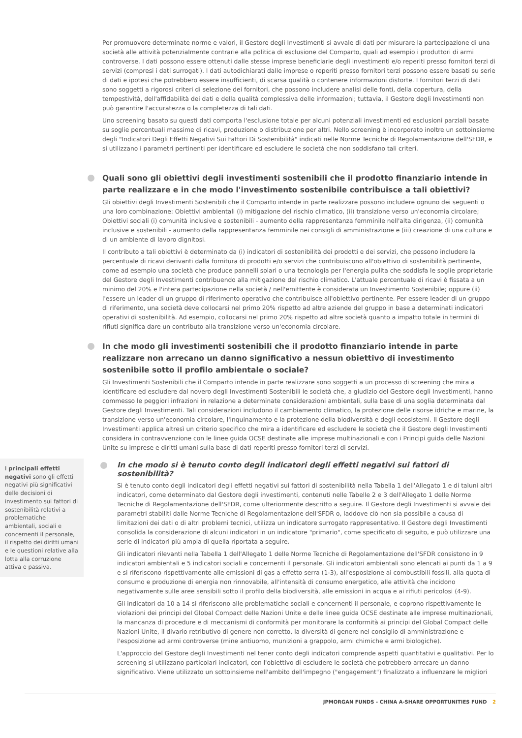Per promuovere determinate norme e valori, il Gestore degli Investimenti si avvale di dati per misurare la partecipazione di una società alle attività potenzialmente contrarie alla politica di esclusione del Comparto, quali ad esempio i produttori di armi controverse. I dati possono essere ottenuti dalle stesse imprese beneficiarie degli investimenti e/o reperiti presso fornitori terzi di servizi (compresi i dati surrogati). I dati autodichiarati dalle imprese o reperiti presso fornitori terzi possono essere basati su serie di dati e ipotesi che potrebbero essere insufficienti, di scarsa qualità o contenere informazioni distorte. I fornitori terzi di dati sono soggetti a rigorosi criteri di selezione dei fornitori, che possono includere analisi delle fonti, della copertura, della tempestività, dell'affidabilità dei dati e della qualità complessiva delle informazioni; tuttavia, il Gestore degli Investimenti non può garantire l'accuratezza o la completezza di tali dati.
Uno screening basato su questi dati comporta l'esclusione totale per alcuni potenziali investimenti ed esclusioni parziali basate su soglie percentuali massime di ricavi, produzione o distribuzione per altri. Nello screening è incorporato inoltre un sottoinsieme degli "Indicatori Degli Effetti Negativi Sui Fattori Di Sostenibilità" indicati nelle Norme Tecniche di Regolamentazione dell'SFDR, e si utilizzano i parametri pertinenti per identificare ed escludere le società che non soddisfano tali criteri.
Quali sono gli obiettivi degli investimenti sostenibili che il prodotto finanziario intende in parte realizzare e in che modo l'investimento sostenibile contribuisce a tali obiettivi?
Gli obiettivi degli Investimenti Sostenibili che il Comparto intende in parte realizzare possono includere ognuno dei seguenti o una loro combinazione: Obiettivi ambientali (i) mitigazione del rischio climatico, (ii) transizione verso un'economia circolare; Obiettivi sociali (i) comunità inclusive e sostenibili - aumento della rappresentanza femminile nell'alta dirigenza, (ii) comunità inclusive e sostenibili - aumento della rappresentanza femminile nei consigli di amministrazione e (iii) creazione di una cultura e di un ambiente di lavoro dignitosi.
Il contributo a tali obiettivi è determinato da (i) indicatori di sostenibilità dei prodotti e dei servizi, che possono includere la percentuale di ricavi derivanti dalla fornitura di prodotti e/o servizi che contribuiscono all'obiettivo di sostenibilità pertinente, come ad esempio una società che produce pannelli solari o una tecnologia per l'energia pulita che soddisfa le soglie proprietarie del Gestore degli Investimenti contribuendo alla mitigazione del rischio climatico. L'attuale percentuale di ricavi è fissata a un minimo del 20% e l'intera partecipazione nella società / nell'emittente è considerata un Investimento Sostenibile; oppure (ii) l'essere un leader di un gruppo di riferimento operativo che contribuisce all'obiettivo pertinente. Per essere leader di un gruppo di riferimento, una società deve collocarsi nel primo 20% rispetto ad altre aziende del gruppo in base a determinati indicatori operativi di sostenibilità. Ad esempio, collocarsi nel primo 20% rispetto ad altre società quanto a impatto totale in termini di rifiuti significa dare un contributo alla transizione verso un'economia circolare.
In che modo gli investimenti sostenibili che il prodotto finanziario intende in parte realizzare non arrecano un danno significativo a nessun obiettivo di investimento sostenibile sotto il profilo ambientale o sociale?
Gli Investimenti Sostenibili che il Comparto intende in parte realizzare sono soggetti a un processo di screening che mira a identificare ed escludere dal novero degli Investimenti Sostenibili le società che, a giudizio del Gestore degli Investimenti, hanno commesso le peggiori infrazioni in relazione a determinate considerazioni ambientali, sulla base di una soglia determinata dal Gestore degli Investimenti. Tali considerazioni includono il cambiamento climatico, la protezione delle risorse idriche e marine, la transizione verso un'economia circolare, l'inquinamento e la protezione della biodiversità e degli ecosistemi. Il Gestore degli Investimenti applica altresì un criterio specifico che mira a identificare ed escludere le società che il Gestore degli Investimenti considera in contravvenzione con le linee guida OCSE destinate alle imprese multinazionali e con i Principi guida delle Nazioni Unite su imprese e diritti umani sulla base di dati reperiti presso fornitori terzi di servizi.
I principali effetti negativi sono gli effetti negativi più significativi delle decisioni di investimento sui fattori di sostenibilità relativi a problematiche ambientali, sociali e concernenti il personale, il rispetto dei diritti umani e le questioni relative alla lotta alla corruzione attiva e passiva.
In che modo si è tenuto conto degli indicatori degli effetti negativi sui fattori di sostenibilità?
Si è tenuto conto degli indicatori degli effetti negativi sui fattori di sostenibilità nella Tabella 1 dell'Allegato 1 e di taluni altri indicatori, come determinato dal Gestore degli investimenti, contenuti nelle Tabelle 2 e 3 dell'Allegato 1 delle Norme Tecniche di Regolamentazione dell'SFDR, come ulteriormente descritto a seguire. Il Gestore degli Investimenti si avvale dei parametri stabiliti dalle Norme Tecniche di Regolamentazione dell'SFDR o, laddove ciò non sia possibile a causa di limitazioni dei dati o di altri problemi tecnici, utilizza un indicatore surrogato rappresentativo. Il Gestore degli Investimenti consolida la considerazione di alcuni indicatori in un indicatore "primario", come specificato di seguito, e può utilizzare una serie di indicatori più ampia di quella riportata a seguire.
Gli indicatori rilevanti nella Tabella 1 dell'Allegato 1 delle Norme Tecniche di Regolamentazione dell'SFDR consistono in 9 indicatori ambientali e 5 indicatori sociali e concernenti il personale. Gli indicatori ambientali sono elencati ai punti da 1 a 9 e si riferiscono rispettivamente alle emissioni di gas a effetto serra (1-3), all'esposizione ai combustibili fossili, alla quota di consumo e produzione di energia non rinnovabile, all'intensità di consumo energetico, alle attività che incidono negativamente sulle aree sensibili sotto il profilo della biodiversità, alle emissioni in acqua e ai rifiuti pericolosi (4-9).
Gli indicatori da 10 a 14 si riferiscono alle problematiche sociali e concernenti il personale, e coprono rispettivamente le violazioni dei principi del Global Compact delle Nazioni Unite e delle linee guida OCSE destinate alle imprese multinazionali, la mancanza di procedure e di meccanismi di conformità per monitorare la conformità ai principi del Global Compact delle Nazioni Unite, il divario retributivo di genere non corretto, la diversità di genere nel consiglio di amministrazione e l'esposizione ad armi controverse (mine antiuomo, munizioni a grappolo, armi chimiche e armi biologiche).
L'approccio del Gestore degli Investimenti nel tener conto degli indicatori comprende aspetti quantitativi e qualitativi. Per lo screening si utilizzano particolari indicatori, con l'obiettivo di escludere le società che potrebbero arrecare un danno significativo. Viene utilizzato un sottoinsieme nell'ambito dell'impegno ("engagement") finalizzato a influenzare le migliori
JPMORGAN FUNDS - CHINA A-SHARE OPPORTUNITIES FUND 2